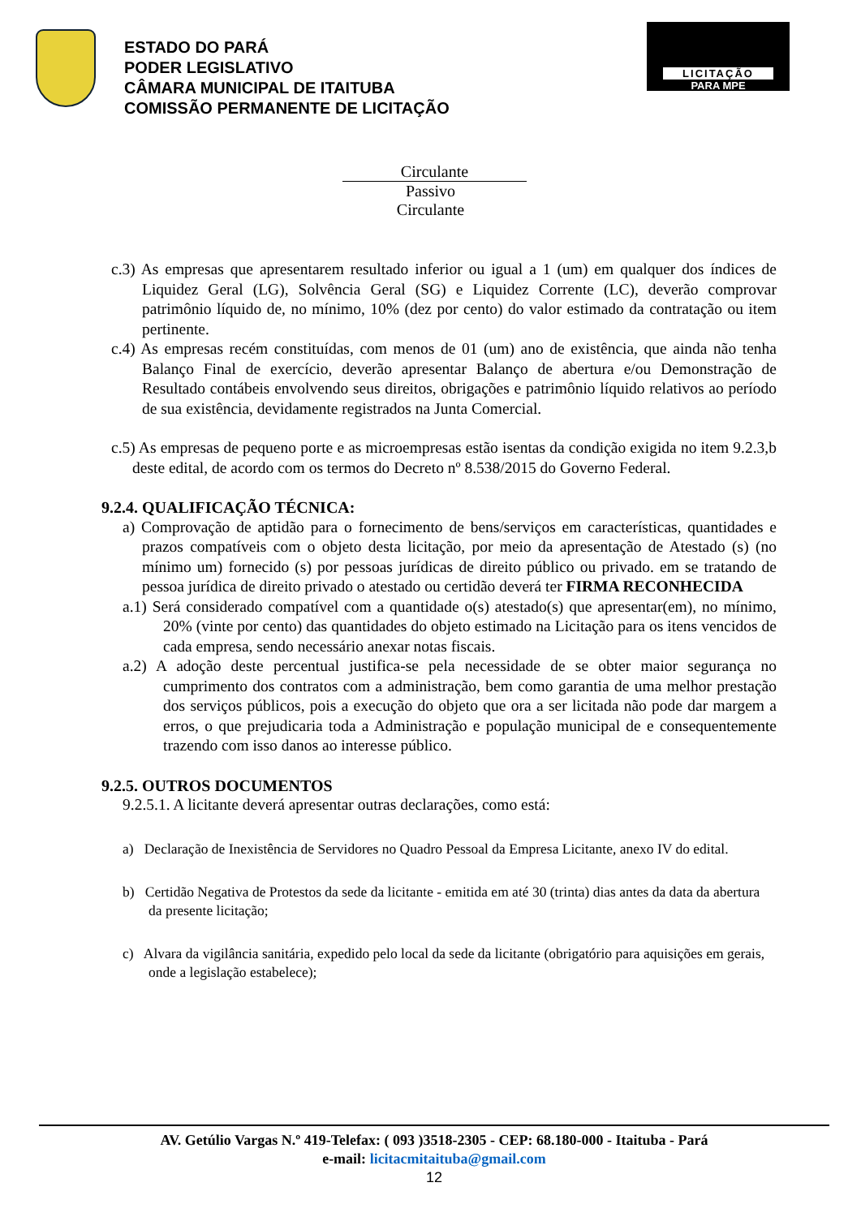ESTADO DO PARÁ
PODER LEGISLATIVO
CÂMARA MUNICIPAL DE ITAITUBA
COMISSÃO PERMANENTE DE LICITAÇÃO
LICITAÇÃO
PARA MPE
Circulante
Passivo
Circulante
c.3) As empresas que apresentarem resultado inferior ou igual a 1 (um) em qualquer dos índices de Liquidez Geral (LG), Solvência Geral (SG) e Liquidez Corrente (LC), deverão comprovar patrimônio líquido de, no mínimo, 10% (dez por cento) do valor estimado da contratação ou item pertinente.
c.4) As empresas recém constituídas, com menos de 01 (um) ano de existência, que ainda não tenha Balanço Final de exercício, deverão apresentar Balanço de abertura e/ou Demonstração de Resultado contábeis envolvendo seus direitos, obrigações e patrimônio líquido relativos ao período de sua existência, devidamente registrados na Junta Comercial.
c.5) As empresas de pequeno porte e as microempresas estão isentas da condição exigida no item 9.2.3,b deste edital, de acordo com os termos do Decreto nº 8.538/2015 do Governo Federal.
9.2.4. QUALIFICAÇÃO TÉCNICA:
a) Comprovação de aptidão para o fornecimento de bens/serviços em características, quantidades e prazos compatíveis com o objeto desta licitação, por meio da apresentação de Atestado (s) (no mínimo um) fornecido (s) por pessoas jurídicas de direito público ou privado. em se tratando de pessoa jurídica de direito privado o atestado ou certidão deverá ter FIRMA RECONHECIDA
a.1) Será considerado compatível com a quantidade o(s) atestado(s) que apresentar(em), no mínimo, 20% (vinte por cento) das quantidades do objeto estimado na Licitação para os itens vencidos de cada empresa, sendo necessário anexar notas fiscais.
a.2) A adoção deste percentual justifica-se pela necessidade de se obter maior segurança no cumprimento dos contratos com a administração, bem como garantia de uma melhor prestação dos serviços públicos, pois a execução do objeto que ora a ser licitada não pode dar margem a erros, o que prejudicaria toda a Administração e população municipal de e consequentemente trazendo com isso danos ao interesse público.
9.2.5. OUTROS DOCUMENTOS
9.2.5.1. A licitante deverá apresentar outras declarações, como está:
a) Declaração de Inexistência de Servidores no Quadro Pessoal da Empresa Licitante, anexo IV do edital.
b) Certidão Negativa de Protestos da sede da licitante - emitida em até 30 (trinta) dias antes da data da abertura da presente licitação;
c) Alvara da vigilância sanitária, expedido pelo local da sede da licitante (obrigatório para aquisições em gerais, onde a legislação estabelece);
AV. Getúlio Vargas N.º 419-Telefax: ( 093 )3518-2305 - CEP: 68.180-000 - Itaituba - Pará
e-mail: licitacmitaituba@gmail.com
12